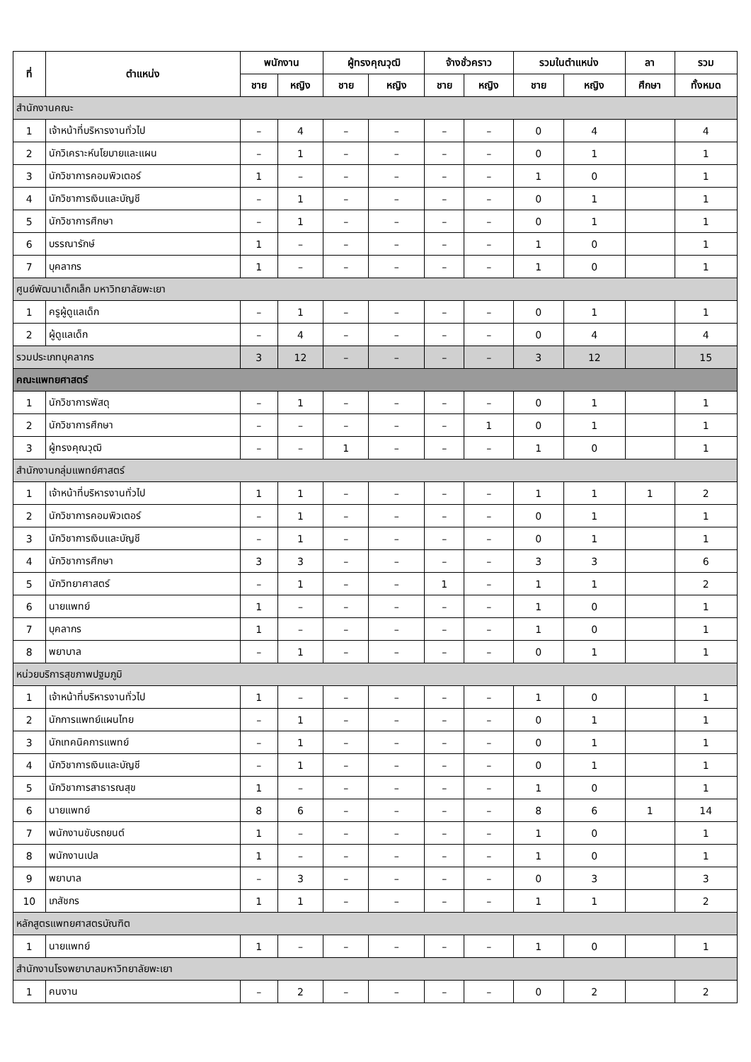| ที่ | ตำแหน่ง | พนักงาน | | ผู้ทรงคุณวุฒิ | | จ้างชั่วคราว | | รวมในตำแหน่ง | | ลา | รวม |
| --- | --- | --- | --- | --- | --- | --- | --- | --- | --- | --- | --- |
| | | ชาย | หญิง | ชาย | หญิง | ชาย | หญิง | ชาย | หญิง | ศึกษา | ทั้งหมด |
| สำนักงานคณะ | | | | | | | | | | | |
| 1 | เจ้าหน้าที่บริหารงานทั่วไป | – | 4 | – | – | – | – | 0 | 4 | | 4 |
| 2 | นักวิเคราะห์นโยบายและแผน | – | 1 | – | – | – | – | 0 | 1 | | 1 |
| 3 | นักวิชาการคอมพิวเตอร์ | 1 | – | – | – | – | – | 1 | 0 | | 1 |
| 4 | นักวิชาการเงินและบัญชี | – | 1 | – | – | – | – | 0 | 1 | | 1 |
| 5 | นักวิชาการศึกษา | – | 1 | – | – | – | – | 0 | 1 | | 1 |
| 6 | บรรณารักษ์ | 1 | – | – | – | – | – | 1 | 0 | | 1 |
| 7 | บุคลากร | 1 | – | – | – | – | – | 1 | 0 | | 1 |
| ศูนย์พัฒนาเด็กเล็ก มหาวิทยาลัยพะเยา | | | | | | | | | | | |
| 1 | ครูผู้ดูแลเด็ก | – | 1 | – | – | – | – | 0 | 1 | | 1 |
| 2 | ผู้ดูแลเด็ก | – | 4 | – | – | – | – | 0 | 4 | | 4 |
| รวมประเภทบุคลากร | | 3 | 12 | – | – | – | – | 3 | 12 | | 15 |
| คณะแพทยศาสตร์ | | | | | | | | | | | |
| 1 | นักวิชาการพัสดุ | – | 1 | – | – | – | – | 0 | 1 | | 1 |
| 2 | นักวิชาการศึกษา | – | – | – | – | – | 1 | 0 | 1 | | 1 |
| 3 | ผู้ทรงคุณวุฒิ | – | – | 1 | – | – | – | 1 | 0 | | 1 |
| สำนักงานกลุ่มแพทย์ศาสตร์ | | | | | | | | | | | |
| 1 | เจ้าหน้าที่บริหารงานทั่วไป | 1 | 1 | – | – | – | – | 1 | 1 | 1 | 2 |
| 2 | นักวิชาการคอมพิวเตอร์ | – | 1 | – | – | – | – | 0 | 1 | | 1 |
| 3 | นักวิชาการเงินและบัญชี | – | 1 | – | – | – | – | 0 | 1 | | 1 |
| 4 | นักวิชาการศึกษา | 3 | 3 | – | – | – | – | 3 | 3 | | 6 |
| 5 | นักวิทยาศาสตร์ | – | 1 | – | – | 1 | – | 1 | 1 | | 2 |
| 6 | นายแพทย์ | 1 | – | – | – | – | – | 1 | 0 | | 1 |
| 7 | บุคลากร | 1 | – | – | – | – | – | 1 | 0 | | 1 |
| 8 | พยาบาล | – | 1 | – | – | – | – | 0 | 1 | | 1 |
| หน่วยบริการสุขภาพปฐมภูมิ | | | | | | | | | | | |
| 1 | เจ้าหน้าที่บริหารงานทั่วไป | 1 | – | – | – | – | – | 1 | 0 | | 1 |
| 2 | นักการแพทย์แผนไทย | – | 1 | – | – | – | – | 0 | 1 | | 1 |
| 3 | นักเทคนิคการแพทย์ | – | 1 | – | – | – | – | 0 | 1 | | 1 |
| 4 | นักวิชาการเงินและบัญชี | – | 1 | – | – | – | – | 0 | 1 | | 1 |
| 5 | นักวิชาการสาธารณสุข | 1 | – | – | – | – | – | 1 | 0 | | 1 |
| 6 | นายแพทย์ | 8 | 6 | – | – | – | – | 8 | 6 | 1 | 14 |
| 7 | พนักงานขับรถยนต์ | 1 | – | – | – | – | – | 1 | 0 | | 1 |
| 8 | พนักงานเปล | 1 | – | – | – | – | – | 1 | 0 | | 1 |
| 9 | พยาบาล | – | 3 | – | – | – | – | 0 | 3 | | 3 |
| 10 | เภสัชกร | 1 | 1 | – | – | – | – | 1 | 1 | | 2 |
| หลักสูตรแพทยศาสตรบัณฑิต | | | | | | | | | | | |
| 1 | นายแพทย์ | 1 | – | – | – | – | – | 1 | 0 | | 1 |
| สำนักงานโรงพยาบาลมหาวิทยาลัยพะเยา | | | | | | | | | | | |
| 1 | คนงาน | – | 2 | – | – | – | – | 0 | 2 | | 2 |